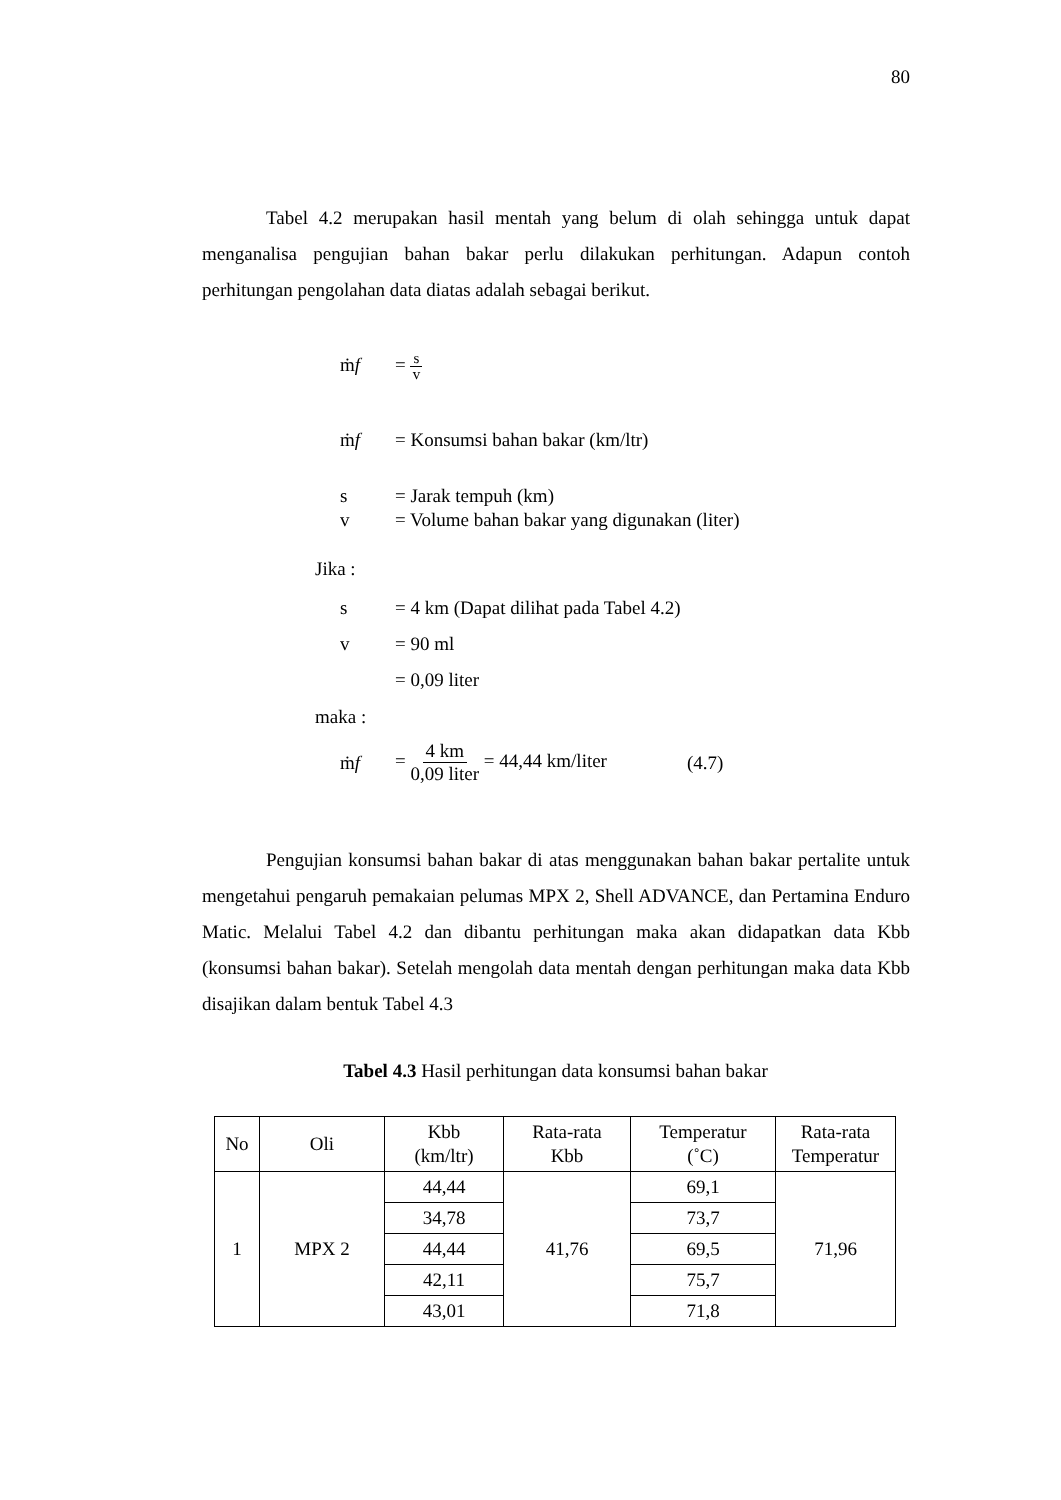80
Tabel 4.2 merupakan hasil mentah yang belum di olah sehingga untuk dapat menganalisa pengujian bahan bakar perlu dilakukan perhitungan. Adapun contoh perhitungan pengolahan data diatas adalah sebagai berikut.
ṁf = s v
ṁf = Konsumsi bahan bakar (km/ltr)
s = Jarak tempuh (km)
v = Volume bahan bakar yang digunakan (liter)
Jika :
s = 4 km (Dapat dilihat pada Tabel 4.2)
v = 90 ml
= 0,09 liter
maka :
ṁf = 4 km 0,09 liter = 44,44 km/liter (4.7)
Pengujian konsumsi bahan bakar di atas menggunakan bahan bakar pertalite untuk mengetahui pengaruh pemakaian pelumas MPX 2, Shell ADVANCE, dan Pertamina Enduro Matic. Melalui Tabel 4.2 dan dibantu perhitungan maka akan didapatkan data Kbb (konsumsi bahan bakar). Setelah mengolah data mentah dengan perhitungan maka data Kbb disajikan dalam bentuk Tabel 4.3
Tabel 4.3 Hasil perhitungan data konsumsi bahan bakar
| No | Oli | Kbb (km/ltr) | Rata-rata Kbb | Temperatur (˚C) | Rata-rata Temperatur |
| --- | --- | --- | --- | --- | --- |
| 1 | MPX 2 | 44,44 | 41,76 | 69,1 | 71,96 |
| | | 34,78 | | 73,7 | |
| | | 44,44 | | 69,5 | |
| | | 42,11 | | 75,7 | |
| | | 43,01 | | 71,8 | |